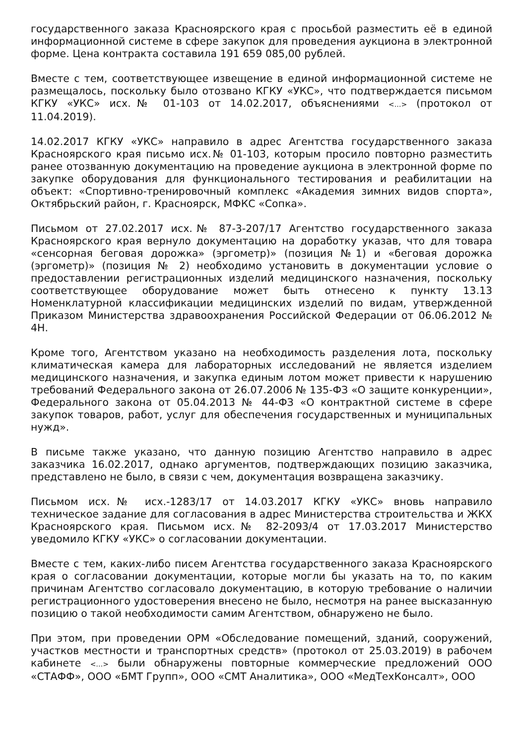государственного заказа Красноярского края с просьбой разместить её в единой информационной системе в сфере закупок для проведения аукциона в электронной форме. Цена контракта составила 191 659 085,00 рублей.
Вместе с тем, соответствующее извещение в единой информационной системе не размещалось, поскольку было отозвано КГКУ «УКС», что подтверждается письмом КГКУ «УКС» исх.№ 01-103 от 14.02.2017, объяснениями <…> (протокол от 11.04.2019).
14.02.2017 КГКУ «УКС» направило в адрес Агентства государственного заказа Красноярского края письмо исх.№ 01-103, которым просило повторно разместить ранее отозванную документацию на проведение аукциона в электронной форме по закупке оборудования для функционального тестирования и реабилитации на объект: «Спортивно-тренировочный комплекс «Академия зимних видов спорта», Октябрьский район, г. Красноярск, МФКС «Сопка».
Письмом от 27.02.2017 исх.№ 87-3-207/17 Агентство государственного заказа Красноярского края вернуло документацию на доработку указав, что для товара «сенсорная беговая дорожка» (эргометр)» (позиция №1) и «беговая дорожка (эргометр)» (позиция № 2) необходимо установить в документации условие о предоставлении регистрационных изделий медицинского назначения, поскольку соответствующее оборудование может быть отнесено к пункту 13.13 Номенклатурной классификации медицинских изделий по видам, утвержденной Приказом Министерства здравоохранения Российской Федерации от 06.06.2012 № 4Н.
Кроме того, Агентством указано на необходимость разделения лота, поскольку климатическая камера для лабораторных исследований не является изделием медицинского назначения, и закупка единым лотом может привести к нарушению требований Федерального закона от 26.07.2006 № 135-ФЗ «О защите конкуренции», Федерального закона от 05.04.2013 № 44-ФЗ «О контрактной системе в сфере закупок товаров, работ, услуг для обеспечения государственных и муниципальных нужд».
В письме также указано, что данную позицию Агентство направило в адрес заказчика 16.02.2017, однако аргументов, подтверждающих позицию заказчика, представлено не было, в связи с чем, документация возвращена заказчику.
Письмом исх.№ исх.-1283/17 от 14.03.2017 КГКУ «УКС» вновь направило техническое задание для согласования в адрес Министерства строительства и ЖКХ Красноярского края. Письмом исх.№ 82-2093/4 от 17.03.2017 Министерство уведомило КГКУ «УКС» о согласовании документации.
Вместе с тем, каких-либо писем Агентства государственного заказа Красноярского края о согласовании документации, которые могли бы указать на то, по каким причинам Агентство согласовало документацию, в которую требование о наличии регистрационного удостоверения внесено не было, несмотря на ранее высказанную позицию о такой необходимости самим Агентством, обнаружено не было.
При этом, при проведении ОРМ «Обследование помещений, зданий, сооружений, участков местности и транспортных средств» (протокол от 25.03.2019) в рабочем кабинете <…> были обнаружены повторные коммерческие предложений ООО «СТАФФ», ООО «БМТ Групп», ООО «СМТ Аналитика», ООО «МедТехКонсалт», ООО